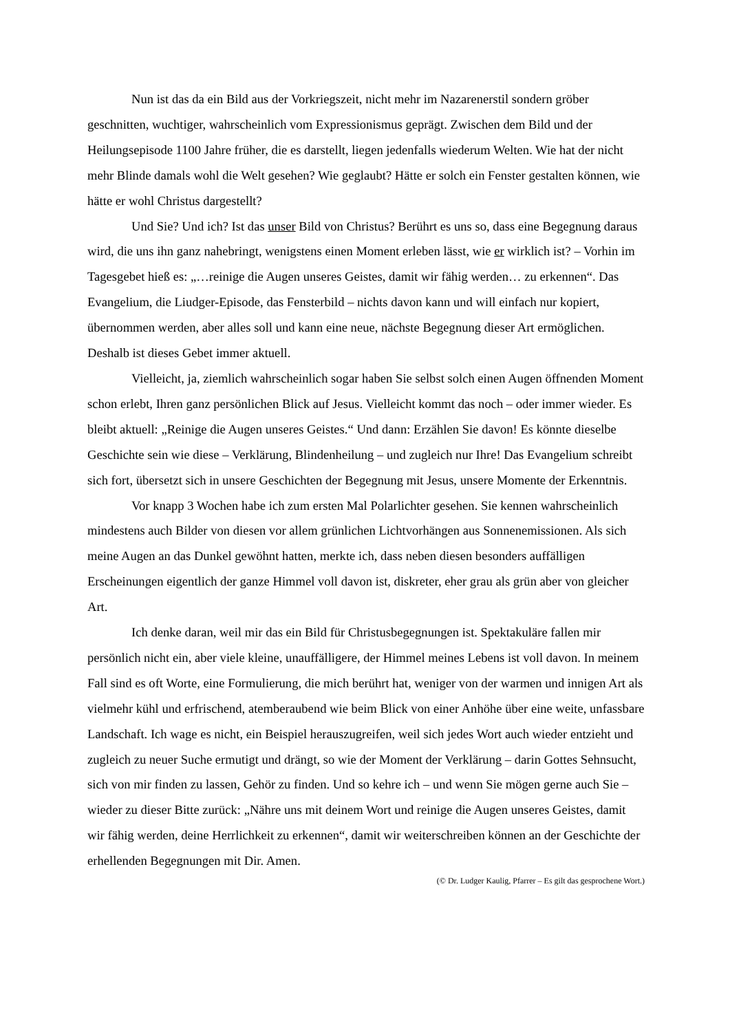Nun ist das da ein Bild aus der Vorkriegszeit, nicht mehr im Nazarenerstil sondern gröber geschnitten, wuchtiger, wahrscheinlich vom Expressionismus geprägt. Zwischen dem Bild und der Heilungsepisode 1100 Jahre früher, die es darstellt, liegen jedenfalls wiederum Welten. Wie hat der nicht mehr Blinde damals wohl die Welt gesehen? Wie geglaubt? Hätte er solch ein Fenster gestalten können, wie hätte er wohl Christus dargestellt?
Und Sie? Und ich? Ist das unser Bild von Christus? Berührt es uns so, dass eine Begegnung daraus wird, die uns ihn ganz nahebringt, wenigstens einen Moment erleben lässt, wie er wirklich ist? – Vorhin im Tagesgebet hieß es: „…reinige die Augen unseres Geistes, damit wir fähig werden… zu erkennen“. Das Evangelium, die Liudger-Episode, das Fensterbild – nichts davon kann und will einfach nur kopiert, übernommen werden, aber alles soll und kann eine neue, nächste Begegnung dieser Art ermöglichen. Deshalb ist dieses Gebet immer aktuell.
Vielleicht, ja, ziemlich wahrscheinlich sogar haben Sie selbst solch einen Augen öffnenden Moment schon erlebt, Ihren ganz persönlichen Blick auf Jesus. Vielleicht kommt das noch – oder immer wieder. Es bleibt aktuell: „Reinige die Augen unseres Geistes.“ Und dann: Erzählen Sie davon! Es könnte dieselbe Geschichte sein wie diese – Verklärung, Blindenheilung – und zugleich nur Ihre! Das Evangelium schreibt sich fort, übersetzt sich in unsere Geschichten der Begegnung mit Jesus, unsere Momente der Erkenntnis.
Vor knapp 3 Wochen habe ich zum ersten Mal Polarlichter gesehen. Sie kennen wahrscheinlich mindestens auch Bilder von diesen vor allem grünlichen Lichtvorhängen aus Sonnenemissionen. Als sich meine Augen an das Dunkel gewöhnt hatten, merkte ich, dass neben diesen besonders auffälligen Erscheinungen eigentlich der ganze Himmel voll davon ist, diskreter, eher grau als grün aber von gleicher Art.
Ich denke daran, weil mir das ein Bild für Christusbegegnungen ist. Spektakuläre fallen mir persönlich nicht ein, aber viele kleine, unauffälligere, der Himmel meines Lebens ist voll davon. In meinem Fall sind es oft Worte, eine Formulierung, die mich berührt hat, weniger von der warmen und innigen Art als vielmehr kühl und erfrischend, atemberaubend wie beim Blick von einer Anhöhe über eine weite, unfassbare Landschaft. Ich wage es nicht, ein Beispiel herauszugreifen, weil sich jedes Wort auch wieder entzieht und zugleich zu neuer Suche ermutigt und drängt, so wie der Moment der Verklärung – darin Gottes Sehnsucht, sich von mir finden zu lassen, Gehör zu finden. Und so kehre ich – und wenn Sie mögen gerne auch Sie – wieder zu dieser Bitte zurück: „Nähre uns mit deinem Wort und reinige die Augen unseres Geistes, damit wir fähig werden, deine Herrlichkeit zu erkennen“, damit wir weiterschreiben können an der Geschichte der erhellenden Begegnungen mit Dir. Amen.
(© Dr. Ludger Kaulig, Pfarrer – Es gilt das gesprochene Wort.)